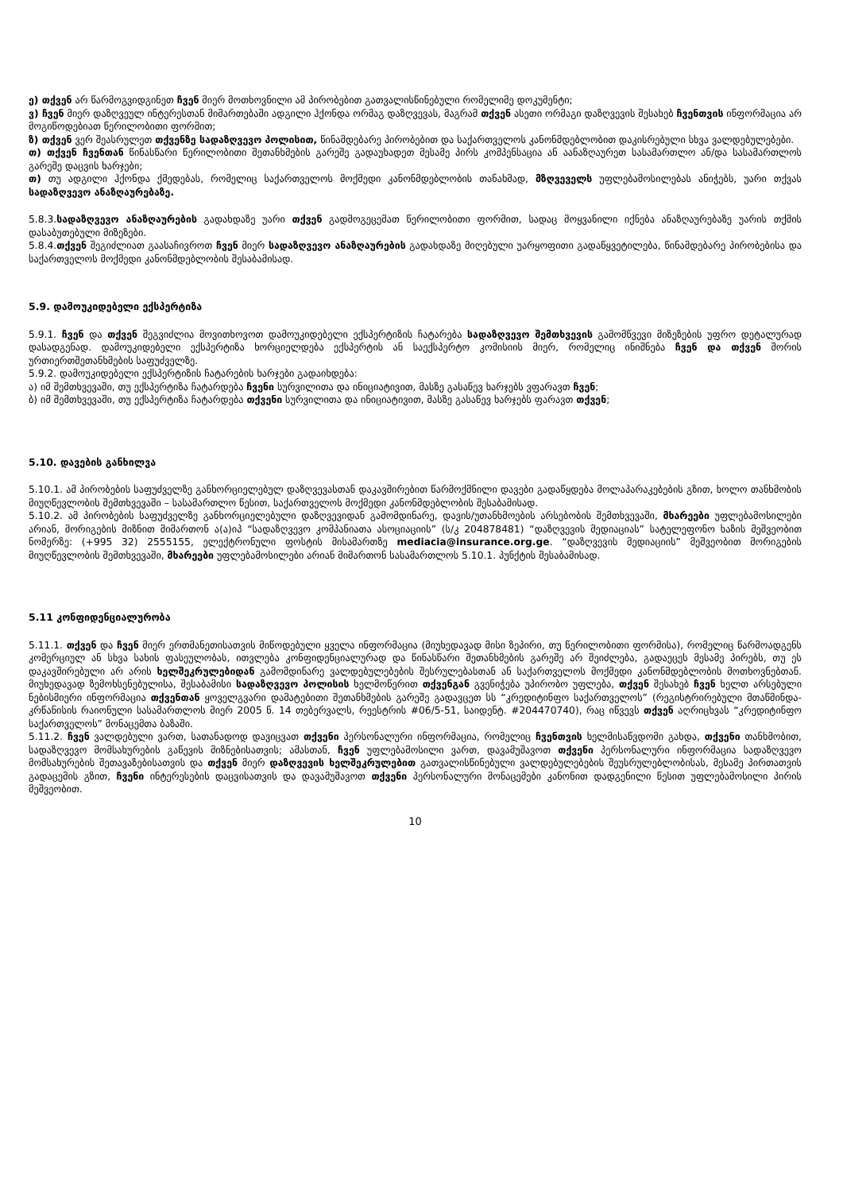ე) თქვენ არ წარმოგვიდგინეთ ჩვენ მიერ მოთხოვნილი ამ პირობებით გათვალისწინებული რომელიმე დოკუმენტი;
ვ) ჩვენ მიერ დაზღვეულ ინტერესთან მიმართებაში ადგილი ჰქონდა ორმაგ დაზღვევას, მაგრამ თქვენ ასეთი ორმაგი დაზღვევის შესახებ ჩვენთვის ინფორმაცია არ მოგიწოდებიათ წერილობითი ფორმით;
ზ) თქვენ ვერ შეასრულეთ თქვენზე სადაზღვევო პოლისით, წინამდებარე პირობებით და საქართველოს კანონმდებლობით დაკისრებული სხვა ვალდებულებები.
თ) თქვენ ჩვენთან წინასწარი წერილობითი შეთანხმების გარეშე გადაუხადეთ მესამე პირს კომპენსაცია ან აანაზღაურეთ სასამართლო ან/და სასამართლოს გარეშე დაცვის ხარჯები;
თ) თუ ადგილი ჰქონდა ქმედებას, რომელიც საქართველოს მოქმედი კანონმდებლობის თანახმად, მზღვეველს უფლებამოსილებას ანიჭებს, უარი თქვას სადაზღვევო ანაზღაურებაზე.
5.8.3.სადაზღვევო ანაზღაურების გადახდაზე უარი თქვენ გადმოგეცემათ წერილობითი ფორმით, სადაც მოყვანილი იქნება ანაზღაურებაზე უარის თქმის დასაბუთებული მიზეზები.
5.8.4.თქვენ შეგიძლიათ გაასაჩივროთ ჩვენ მიერ სადაზღვევო ანაზღაურების გადახდაზე მიღებული უარყოფითი გადაწყვეტილება, წინამდებარე პირობებისა და საქართველოს მოქმედი კანონმდებლობის შესაბამისად.
5.9. დამოუკიდებელი ექსპერტიზა
5.9.1. ჩვენ და თქვენ შეგვიძლია მოვითხოვოთ დამოუკიდებელი ექსპერტიზის ჩატარება სადაზღვევო შემთხვევის გამომწვევი მიზეზების უფრო დეტალურად დასადგენად. დამოუკიდებელი ექსპერტიზა ხორციელდება ექსპერტის ან საექსპერტო კომისიის მიერ, რომელიც ინიშნება ჩვენ და თქვენ შორის ურთიერთშეთანხმების საფუძველზე.
5.9.2. დამოუკიდებელი ექსპერტიზის ჩატარების ხარჯები გადაიხდება:
ა) იმ შემთხვევაში, თუ ექსპერტიზა ჩატარდება ჩვენი სურვილითა და ინიციატივით, მასზე გასაწევ ხარჯებს ვფარავთ ჩვენ;
ბ) იმ შემთხვევაში, თუ ექსპერტიზა ჩატარდება თქვენი სურვილითა და ინიციატივით, მასზე გასაწევ ხარჯებს ფარავთ თქვენ;
5.10. დავების განხილვა
5.10.1. ამ პირობების საფუძველზე განხორციელებულ დაზღვევასთან დაკავშირებით წარმოქმნილი დავები გადაწყდება მოლაპარაკებების გზით, ხოლო თანხმობის მიუღწევლობის შემთხვევაში – სასამართლო წესით, საქართველოს მოქმედი კანონმდებლობის შესაბამისად.
5.10.2. ამ პირობების საფუძველზე განხორციელებული დაზღვევიდან გამომდინარე, დავის/უთანხმოების არსებობის შემთხვევაში, მხარეები უფლებამოსილები არიან, მორიგების მიზნით მიმართონ ა(ა)იპ “სადაზღვევო კომპანიათა ასოციაციის” (ს/კ 204878481) “დაზღვევის მედიაციას” სატელეფონო ხაზის მეშვეობით ნომერზე: (+995 32) 2555155, ელექტრონული ფოსტის მისამართზე mediacia@insurance.org.ge. “დაზღვევის მედიაციის” მეშვეობით მორიგების მიუღწევლობის შემთხვევაში, მხარეები უფლებამოსილები არიან მიმართონ სასამართლოს 5.10.1. პუნქტის შესაბამისად.
5.11 კონფიდენციალურობა
5.11.1. თქვენ და ჩვენ მიერ ერთმანეთისათვის მიწოდებული ყველა ინფორმაცია (მიუხედავად მისი ზეპირი, თუ წერილობითი ფორმისა), რომელიც წარმოადგენს კომერციულ ან სხვა სახის ფასეულობას, ითვლება კონფიდენციალურად და წინასწარი შეთანხმების გარეშე არ შეიძლება, გადაეცეს მესამე პირებს, თუ ეს დაკავშირებული არ არის ხელშეკრულებიდან გამომდინარე ვალდებულებების შესრულებასთან ან საქართველოს მოქმედი კანონმდებლობის მოთხოვნებთან. მიუხედავად ზემოხსენებულისა, შესაბამისი სადაზღვევო პოლისის ხელმოწერით თქვენგან გვენიჭება უპირობო უფლება, თქვენ შესახებ ჩვენ ხელთ არსებული ნებისმიერი ინფორმაცია თქვენთან ყოველგვარი დამატებითი შეთანხმების გარეშე გადავცეთ სს “კრედიტინფო საქართველოს” (რეგისტრირებული მთაწმინდა-კრწანისის რაიონული სასამართლოს მიერ 2005 წ. 14 თებერვალს, რეესტრის #06/5-51, საიდენტ. #204470740), რაც იწვევს თქვენ აღრიცხვას “კრედიტინფო საქართველოს” მონაცემთა ბაზაში.
5.11.2. ჩვენ ვალდებული ვართ, სათანადოდ დავიცვათ თქვენი პერსონალური ინფორმაცია, რომელიც ჩვენთვის ხელმისაწვდომი გახდა, თქვენი თანხმობით, სადაზღვევო მომსახურების გაწევის მიზნებისათვის; ამასთან, ჩვენ უფლებამოსილი ვართ, დავამუშავოთ თქვენი პერსონალური ინფორმაცია სადაზღვევო მომსახურების შეთავაზებისათვის და თქვენ მიერ დაზღვევის ხელშეკრულებით გათვალისწინებული ვალდებულებების შეუსრულებლობისას, მესამე პირთათვის გადაცემის გზით, ჩვენი ინტერესების დაცვისათვის და დავამუშავოთ თქვენი პერსონალური მონაცემები კანონით დადგენილი წესით უფლებამოსილი პირის მეშვეობით.
10